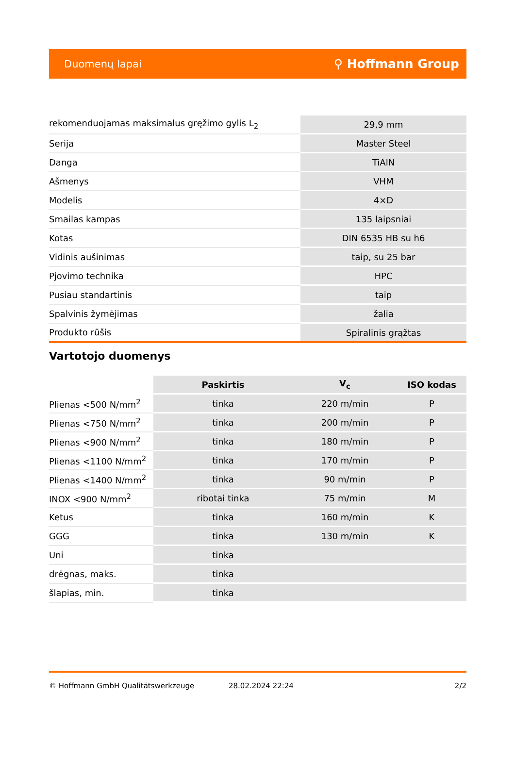Duomenų lapai ⚲ Hoffmann Group
| rekomenduojamas maksimalus gręžimo gylis L<sub>2</sub> | 29,9 mm |
| Serija | Master Steel |
| Danga | TiAlN |
| Ašmenys | VHM |
| Modelis | 4×D |
| Smailas kampas | 135 laipsniai |
| Kotas | DIN 6535 HB su h6 |
| Vidinis aušinimas | taip, su 25 bar |
| Pjovimo technika | HPC |
| Pusiau standartinis | taip |
| Spalvinis žymėjimas | žalia |
| Produkto rūšis | Spiralinis grąžtas |
Vartotojo duomenys
| | Paskirtis | V<sub>c</sub> | ISO kodas |
| --- | --- | --- | --- |
| Plienas <500 N/mm<sup>2</sup> | tinka | 220 m/min | P |
| Plienas <750 N/mm<sup>2</sup> | tinka | 200 m/min | P |
| Plienas <900 N/mm<sup>2</sup> | tinka | 180 m/min | P |
| Plienas <1100 N/mm<sup>2</sup> | tinka | 170 m/min | P |
| Plienas <1400 N/mm<sup>2</sup> | tinka | 90 m/min | P |
| INOX <900 N/mm<sup>2</sup> | ribotai tinka | 75 m/min | M |
| Ketus | tinka | 160 m/min | K |
| GGG | tinka | 130 m/min | K |
| Uni | tinka | | |
| drėgnas, maks. | tinka | | |
| šlapias, min. | tinka | | |
© Hoffmann GmbH Qualitätswerkzeuge 28.02.2024 22:24 2/2